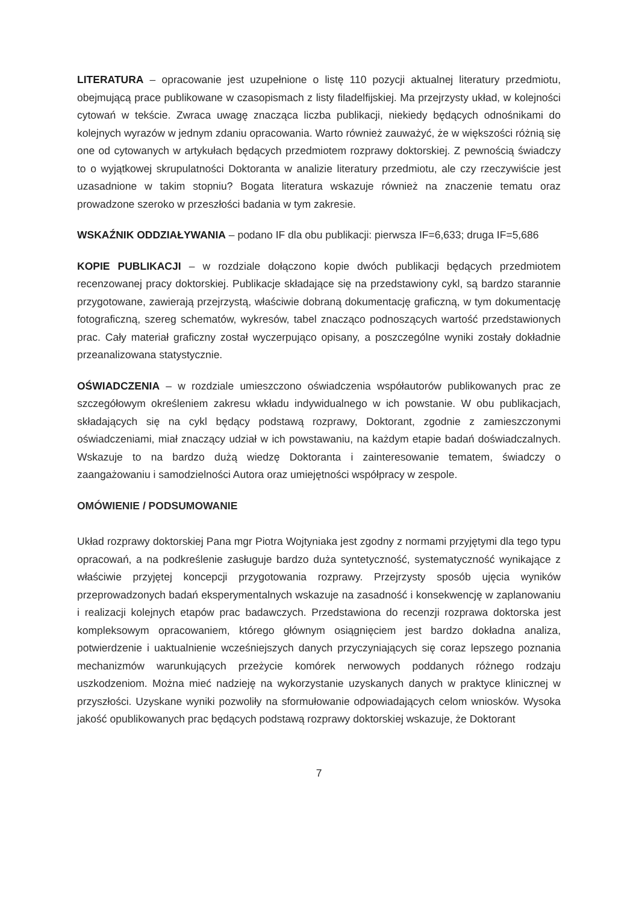LITERATURA – opracowanie jest uzupełnione o listę 110 pozycji aktualnej literatury przedmiotu, obejmującą prace publikowane w czasopismach z listy filadelfijskiej. Ma przejrzysty układ, w kolejności cytowań w tekście. Zwraca uwagę znacząca liczba publikacji, niekiedy będących odnośnikami do kolejnych wyrazów w jednym zdaniu opracowania. Warto również zauważyć, że w większości różnią się one od cytowanych w artykułach będących przedmiotem rozprawy doktorskiej. Z pewnością świadczy to o wyjątkowej skrupulatności Doktoranta w analizie literatury przedmiotu, ale czy rzeczywiście jest uzasadnione w takim stopniu? Bogata literatura wskazuje również na znaczenie tematu oraz prowadzone szeroko w przeszłości badania w tym zakresie.
WSKAŹNIK ODDZIAŁYWANIA – podano IF dla obu publikacji: pierwsza IF=6,633; druga IF=5,686
KOPIE PUBLIKACJI – w rozdziale dołączono kopie dwóch publikacji będących przedmiotem recenzowanej pracy doktorskiej. Publikacje składające się na przedstawiony cykl, są bardzo starannie przygotowane, zawierają przejrzystą, właściwie dobraną dokumentację graficzną, w tym dokumentację fotograficzną, szereg schematów, wykresów, tabel znacząco podnoszących wartość przedstawionych prac. Cały materiał graficzny został wyczerpująco opisany, a poszczególne wyniki zostały dokładnie przeanalizowana statystycznie.
OŚWIADCZENIA – w rozdziale umieszczono oświadczenia współautorów publikowanych prac ze szczegółowym określeniem zakresu wkładu indywidualnego w ich powstanie. W obu publikacjach, składających się na cykl będący podstawą rozprawy, Doktorant, zgodnie z zamieszczonymi oświadczeniami, miał znaczący udział w ich powstawaniu, na każdym etapie badań doświadczalnych. Wskazuje to na bardzo dużą wiedzę Doktoranta i zainteresowanie tematem, świadczy o zaangażowaniu i samodzielności Autora oraz umiejętności współpracy w zespole.
OMÓWIENIE / PODSUMOWANIE
Układ rozprawy doktorskiej Pana mgr Piotra Wojtyniaka jest zgodny z normami przyjętymi dla tego typu opracowań, a na podkreślenie zasługuje bardzo duża syntetyczność, systematyczność wynikające z właściwie przyjętej koncepcji przygotowania rozprawy. Przejrzysty sposób ujęcia wyników przeprowadzonych badań eksperymentalnych wskazuje na zasadność i konsekwencję w zaplanowaniu i realizacji kolejnych etapów prac badawczych. Przedstawiona do recenzji rozprawa doktorska jest kompleksowym opracowaniem, którego głównym osiągnięciem jest bardzo dokładna analiza, potwierdzenie i uaktualnienie wcześniejszych danych przyczyniających się coraz lepszego poznania mechanizmów warunkujących przeżycie komórek nerwowych poddanych różnego rodzaju uszkodzeniom. Można mieć nadzieję na wykorzystanie uzyskanych danych w praktyce klinicznej w przyszłości. Uzyskane wyniki pozwoliły na sformułowanie odpowiadających celom wniosków. Wysoka jakość opublikowanych prac będących podstawą rozprawy doktorskiej wskazuje, że Doktorant
7